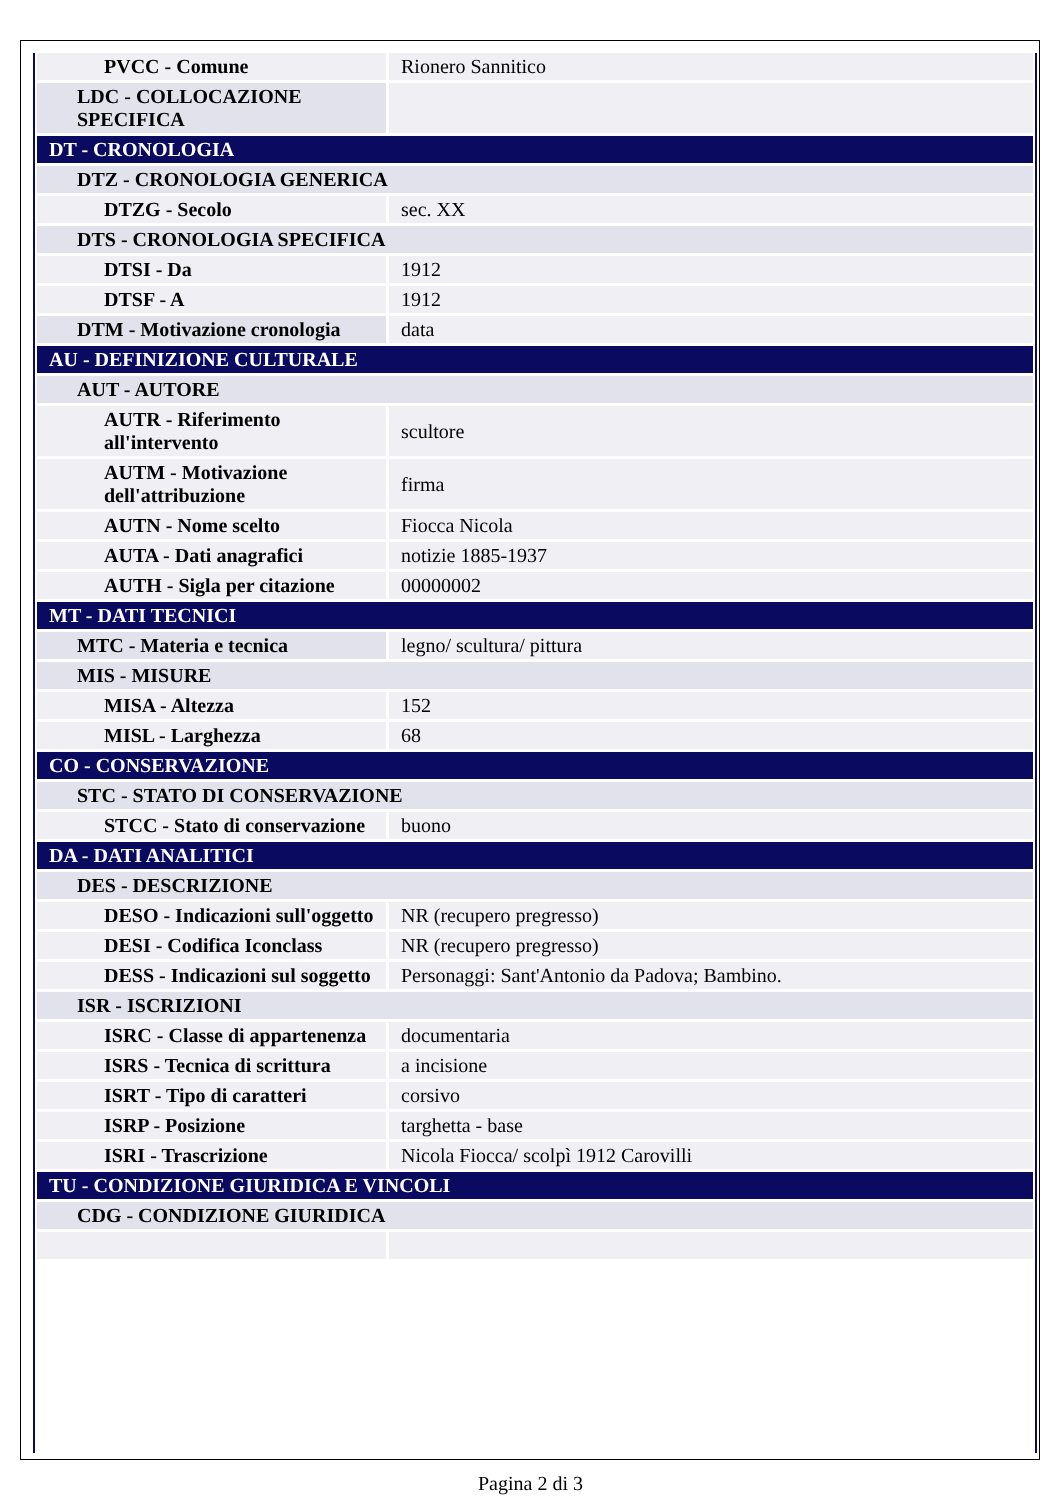| PVCC - Comune | Rionero Sannitico |
| LDC - COLLOCAZIONE SPECIFICA | |
| DT - CRONOLOGIA | |
| DTZ - CRONOLOGIA GENERICA | |
| DTZG - Secolo | sec. XX |
| DTS - CRONOLOGIA SPECIFICA | |
| DTSI - Da | 1912 |
| DTSF - A | 1912 |
| DTM - Motivazione cronologia | data |
| AU - DEFINIZIONE CULTURALE | |
| AUT - AUTORE | |
| AUTR - Riferimento all'intervento | scultore |
| AUTM - Motivazione dell'attribuzione | firma |
| AUTN - Nome scelto | Fiocca Nicola |
| AUTA - Dati anagrafici | notizie 1885-1937 |
| AUTH - Sigla per citazione | 00000002 |
| MT - DATI TECNICI | |
| MTC - Materia e tecnica | legno/ scultura/ pittura |
| MIS - MISURE | |
| MISA - Altezza | 152 |
| MISL - Larghezza | 68 |
| CO - CONSERVAZIONE | |
| STC - STATO DI CONSERVAZIONE | |
| STCC - Stato di conservazione | buono |
| DA - DATI ANALITICI | |
| DES - DESCRIZIONE | |
| DESO - Indicazioni sull'oggetto | NR (recupero pregresso) |
| DESI - Codifica Iconclass | NR (recupero pregresso) |
| DESS - Indicazioni sul soggetto | Personaggi: Sant'Antonio da Padova; Bambino. |
| ISR - ISCRIZIONI | |
| ISRC - Classe di appartenenza | documentaria |
| ISRS - Tecnica di scrittura | a incisione |
| ISRT - Tipo di caratteri | corsivo |
| ISRP - Posizione | targhetta - base |
| ISRI - Trascrizione | Nicola Fiocca/ scolpì 1912 Carovilli |
| TU - CONDIZIONE GIURIDICA E VINCOLI | |
| CDG - CONDIZIONE GIURIDICA | |
Pagina 2 di 3